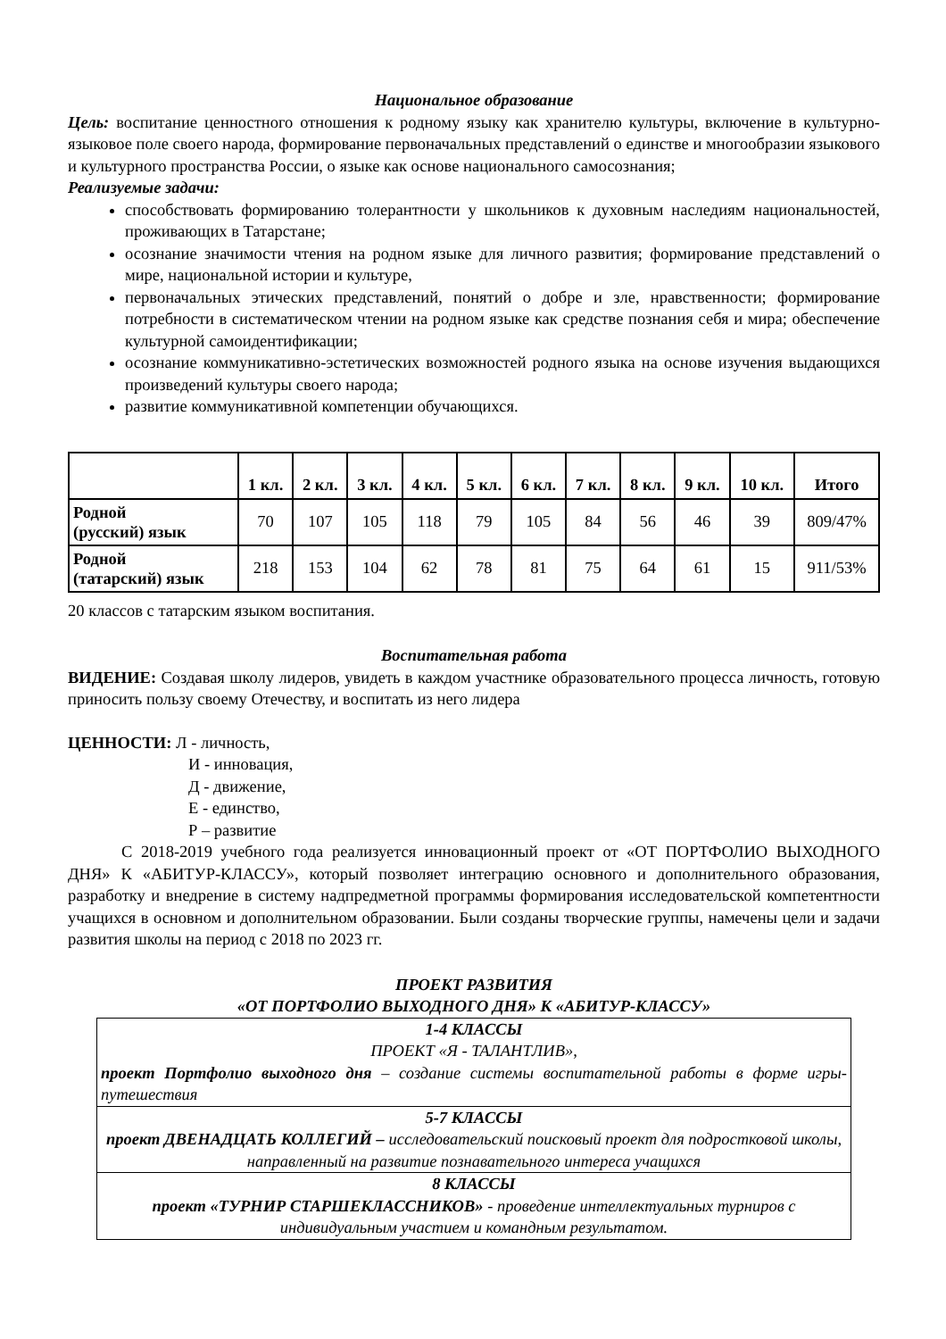Национальное образование
Цель: воспитание ценностного отношения к родному языку как хранителю культуры, включение в культурно-языковое поле своего народа, формирование первоначальных представлений о единстве и многообразии языкового и культурного пространства России, о языке как основе национального самосознания;
Реализуемые задачи:
способствовать формированию толерантности у школьников к духовным наследиям национальностей, проживающих в Татарстане;
осознание значимости чтения на родном языке для личного развития; формирование представлений о мире, национальной истории и культуре,
первоначальных этических представлений, понятий о добре и зле, нравственности; формирование потребности в систематическом чтении на родном языке как средстве познания себя и мира; обеспечение культурной самоидентификации;
осознание коммуникативно-эстетических возможностей родного языка на основе изучения выдающихся произведений культуры своего народа;
развитие коммуникативной компетенции обучающихся.
| | 1 кл. | 2 кл. | 3 кл. | 4 кл. | 5 кл. | 6 кл. | 7 кл. | 8 кл. | 9 кл. | 10 кл. | Итого |
| --- | --- | --- | --- | --- | --- | --- | --- | --- | --- | --- | --- |
| Родной (русский) язык | 70 | 107 | 105 | 118 | 79 | 105 | 84 | 56 | 46 | 39 | 809/47% |
| Родной (татарский) язык | 218 | 153 | 104 | 62 | 78 | 81 | 75 | 64 | 61 | 15 | 911/53% |
20 классов с татарским языком воспитания.
Воспитательная работа
ВИДЕНИЕ: Создавая школу лидеров, увидеть в каждом участнике образовательного процесса личность, готовую приносить пользу своему Отечеству, и воспитать из него лидера
ЦЕННОСТИ: Л - личность,
И - инновация,
Д - движение,
Е - единство,
Р – развитие
С 2018-2019 учебного года реализуется инновационный проект от «ОТ ПОРТФОЛИО ВЫХОДНОГО ДНЯ» К «АБИТУР-КЛАССУ», который позволяет интеграцию основного и дополнительного образования, разработку и внедрение в систему надпредметной программы формирования исследовательской компетентности учащихся в основном и дополнительном образовании. Были созданы творческие группы, намечены цели и задачи развития школы на период с 2018 по 2023 гг.
ПРОЕКТ РАЗВИТИЯ
«ОТ ПОРТФОЛИО ВЫХОДНОГО ДНЯ» К «АБИТУР-КЛАССУ»
| 1-4 КЛАССЫ ПРОЕКТ «Я - ТАЛАНТЛИВ», проект Портфолио выходного дня – создание системы воспитательной работы в форме игры-путешествия |
| 5-7 КЛАССЫ проект ДВЕНАДЦАТЬ КОЛЛЕГИЙ – исследовательский поисковый проект для подростковой школы, направленный на развитие познавательного интереса учащихся |
| 8 КЛАССЫ проект «ТУРНИР СТАРШЕКЛАССНИКОВ» - проведение интеллектуальных турниров с индивидуальным участием и командным результатом. |